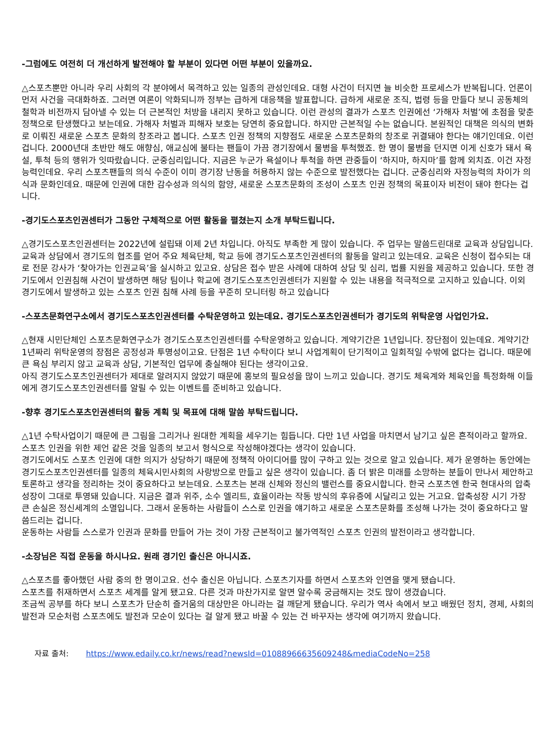-그럼에도 여전히 더 개선하게 발전해야 할 부분이 있다면 어떤 부분이 있을까요.
△스포츠뿐만 아니라 우리 사회의 각 분야에서 목격하고 있는 일종의 관성인데요. 대형 사건이 터지면 늘 비슷한 프로세스가 반복됩니다. 언론이 먼저 사건을 극대화하죠. 그러면 여론이 악화되니까 정부는 급하게 대응책을 발표합니다. 급하게 새로운 조직, 법령 등을 만들다 보니 공동체의 철학과 비전까지 담아낼 수 있는 더 근본적인 처방을 내리지 못하고 있습니다. 이런 관성의 결과가 스포츠 인권에선 ‘가해자 처벌’에 초점을 맞춘 정책으로 탄생했다고 보는데요. 가해자 처벌과 피해자 보호는 당연히 중요합니다. 하지만 근본적일 수는 없습니다. 본원적인 대책은 의식의 변화로 이뤄진 새로운 스포츠 문화의 창조라고 봅니다. 스포츠 인권 정책의 지향점도 새로운 스포츠문화의 창조로 귀결돼야 한다는 얘기인데요. 이런 겁니다. 2000년대 초반만 해도 애향심, 애교심에 불타는 팬들이 가끔 경기장에서 물병을 투척했죠. 한 명이 물병을 던지면 이게 신호가 돼서 욕설, 투척 등의 행위가 잇따랐습니다. 군중심리입니다. 지금은 누군가 욕설이나 투척을 하면 관중들이 ‘하지마, 하지마’를 함께 외치죠. 이건 자정능력인데요. 우리 스포츠팬들의 의식 수준이 이미 경기장 난동을 허용하지 않는 수준으로 발전했다는 겁니다. 군중심리와 자정능력의 차이가 의식과 문화인데요. 때문에 인권에 대한 감수성과 의식의 함양, 새로운 스포츠문화의 조성이 스포츠 인권 정책의 목표이자 비전이 돼야 한다는 겁니다.
-경기도스포츠인권센터가 그동안 구체적으로 어떤 활동을 펼쳤는지 소개 부탁드립니다.
△경기도스포츠인권센터는 2022년에 설립돼 이제 2년 차입니다. 아직도 부족한 게 많이 있습니다. 주 업무는 말씀드린대로 교육과 상담입니다. 교육과 상담에서 경기도의 협조를 얻어 주요 체육단체, 학교 등에 경기도스포츠인권센터의 활동을 알리고 있는데요. 교육은 신청이 접수되는 대로 전문 강사가 ‘찾아가는 인권교육’을 실시하고 있고요. 상담은 접수 받은 사례에 대하여 상담 및 심리, 법률 지원을 제공하고 있습니다. 또한 경기도에서 인권침해 사건이 발생하면 해당 팀이나 학교에 경기도스포츠인권센터가 지원할 수 있는 내용을 적극적으로 고지하고 있습니다. 이외 경기도에서 발생하고 있는 스포츠 인권 침해 사례 등을 꾸준히 모니터링 하고 있습니다
-스포츠문화연구소에서 경기도스포츠인권센터를 수탁운영하고 있는데요. 경기도스포츠인권센터가 경기도의 위탁운영 사업인가요.
△현재 시민단체인 스포츠문화연구소가 경기도스포츠인권센터를 수탁운영하고 있습니다. 계약기간은 1년입니다. 장단점이 있는데요. 계약기간 1년짜리 위탁운영의 장점은 공정성과 투명성이고요. 단점은 1년 수탁이다 보니 사업계획이 단기적이고 일회적일 수밖에 없다는 겁니다. 때문에 큰 욕심 부리지 않고 교육과 상담, 기본적인 업무에 충실해야 된다는 생각이고요.
아직 경기도스포츠인권센터가 제대로 알려지지 않았기 때문에 홍보의 필요성을 많이 느끼고 있습니다. 경기도 체육계와 체육인을 특정화해 이들에게 경기도스포츠인권센터를 알릴 수 있는 이벤트를 준비하고 있습니다.
-향후 경기도스포츠인권센터의 활동 계획 및 목표에 대해 말씀 부탁드립니다.
△1년 수탁사업이기 때문에 큰 그림을 그리거나 원대한 계획을 세우기는 힘듭니다. 다만 1년 사업을 마치면서 남기고 싶은 흔적이라고 할까요. 스포츠 인권을 위한 제언 같은 것을 일종의 보고서 형식으로 작성해야겠다는 생각이 있습니다.
경기도에서도 스포츠 인권에 대한 의지가 상당하기 때문에 정책적 아이디어를 많이 구하고 있는 것으로 알고 있습니다. 제가 운영하는 동안에는 경기도스포츠인권센터를 일종의 체육시민사회의 사랑방으로 만들고 싶은 생각이 있습니다. 좀 더 밝은 미래를 소망하는 분들이 만나서 제안하고 토론하고 생각을 정리하는 것이 중요하다고 보는데요. 스포츠는 본래 신체와 정신의 밸런스를 중요시합니다. 한국 스포츠엔 한국 현대사의 압축성장이 그대로 투영돼 있습니다. 지금은 결과 위주, 소수 엘리트, 효율이라는 작동 방식의 후유증에 시달리고 있는 거고요. 압축성장 시기 가장 큰 손실은 정신세계의 소멸입니다. 그래서 운동하는 사람들이 스스로 인권을 얘기하고 새로운 스포츠문화를 조성해 나가는 것이 중요하다고 말씀드리는 겁니다.
운동하는 사람들 스스로가 인권과 문화를 만들어 가는 것이 가장 근본적이고 불가역적인 스포츠 인권의 발전이라고 생각합니다.
-소장님은 직접 운동을 하시나요. 원래 경기인 출신은 아니시죠.
△스포츠를 좋아했던 사람 중의 한 명이고요. 선수 출신은 아닙니다. 스포츠기자를 하면서 스포츠와 인연을 맺게 됐습니다.
스포츠를 취재하면서 스포츠 세계를 알게 됐고요. 다른 것과 마찬가지로 알면 알수록 궁금해지는 것도 많이 생겼습니다.
조금씩 공부를 하다 보니 스포츠가 단순히 즐거움의 대상만은 아니라는 걸 깨닫게 됐습니다. 우리가 역사 속에서 보고 배웠던 정치, 경제, 사회의 발전과 모순처럼 스포츠에도 발전과 모순이 있다는 걸 알게 됐고 바꿀 수 있는 건 바꾸자는 생각에 여기까지 왔습니다.
자료 출처: https://www.edaily.co.kr/news/read?newsId=01088966635609248&mediaCodeNo=258